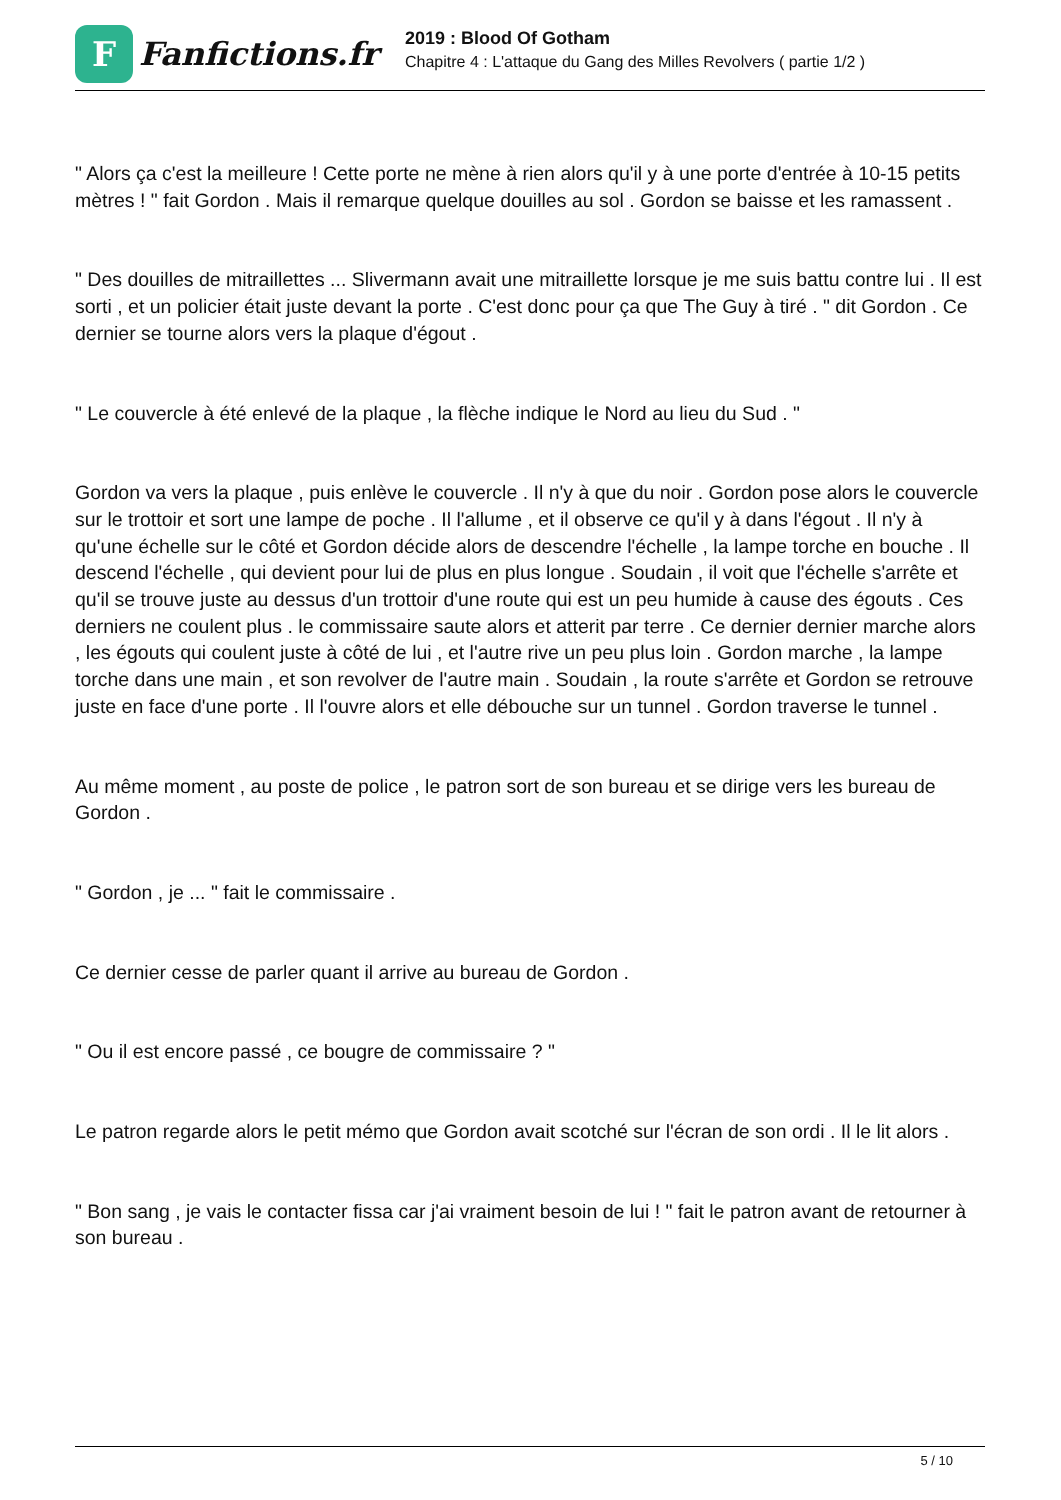F
Fanfictions.fr
2019 : Blood Of Gotham
Chapitre 4 : L'attaque du Gang des Milles Revolvers ( partie 1/2 )
" Alors ça c'est la meilleure ! Cette porte ne mène à rien alors qu'il y à une porte d'entrée à 10-15 petits mètres ! " fait Gordon . Mais il remarque quelque douilles au sol . Gordon se baisse et les ramassent .
" Des douilles de mitraillettes ... Slivermann avait une mitraillette lorsque je me suis battu contre lui . Il est sorti , et un policier était juste devant la porte . C'est donc pour ça que The Guy à tiré . " dit Gordon . Ce dernier se tourne alors vers la plaque d'égout .
" Le couvercle à été enlevé de la plaque , la flèche indique le Nord au lieu du Sud . "
Gordon va vers la plaque , puis enlève le couvercle . Il n'y à que du noir . Gordon pose alors le couvercle sur le trottoir et sort une lampe de poche . Il l'allume , et il observe ce qu'il y à dans l'égout . Il n'y à qu'une échelle sur le côté et Gordon décide alors de descendre l'échelle , la lampe torche en bouche . Il descend l'échelle , qui devient pour lui de plus en plus longue . Soudain , il voit que l'échelle s'arrête et qu'il se trouve juste au dessus d'un trottoir d'une route qui est un peu humide à cause des égouts . Ces derniers ne coulent plus . le commissaire saute alors et atterit par terre . Ce dernier dernier marche alors , les égouts qui coulent juste à côté de lui , et l'autre rive un peu plus loin . Gordon marche , la lampe torche dans une main , et son revolver de l'autre main . Soudain , la route s'arrête et Gordon se retrouve juste en face d'une porte . Il l'ouvre alors et elle débouche sur un tunnel . Gordon traverse le tunnel .
Au même moment , au poste de police , le patron sort de son bureau et se dirige vers les bureau de Gordon .
" Gordon , je ... " fait le commissaire .
Ce dernier cesse de parler quant il arrive au bureau de Gordon .
" Ou il est encore passé , ce bougre de commissaire ? "
Le patron regarde alors le petit mémo que Gordon avait scotché sur l'écran de son ordi . Il le lit alors .
" Bon sang , je vais le contacter fissa car j'ai vraiment besoin de lui ! " fait le patron avant de retourner à son bureau .
5 / 10